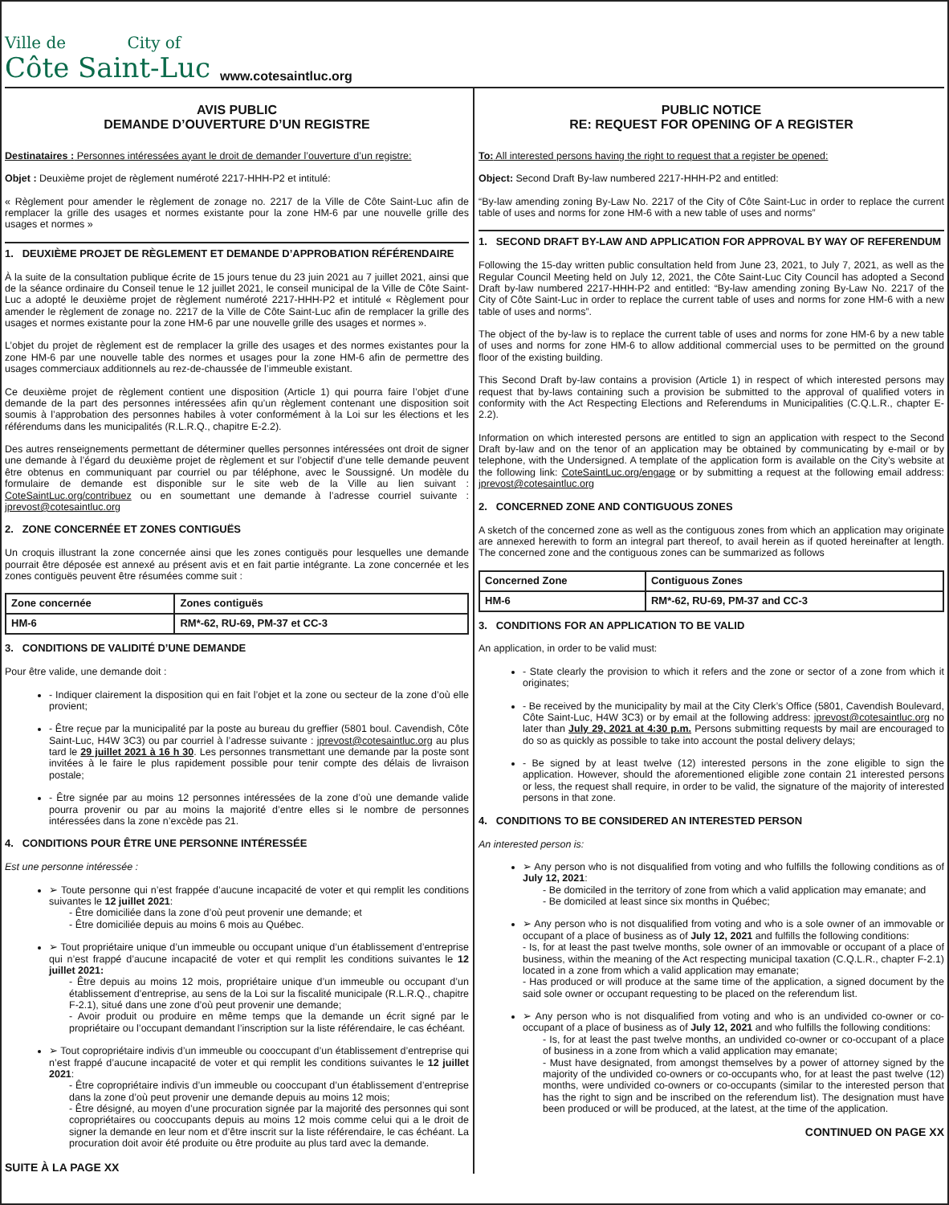Ville de City of
Côte Saint-Luc
www.cotesaintluc.org
AVIS PUBLIC
DEMANDE D’OUVERTURE D’UN REGISTRE
Destinataires : Personnes intéressées ayant le droit de demander l’ouverture d’un registre:
Objet : Deuxième projet de règlement numéroté 2217-HHH-P2 et intitulé:
« Règlement pour amender le règlement de zonage no. 2217 de la Ville de Côte Saint-Luc afin de remplacer la grille des usages et normes existante pour la zone HM-6 par une nouvelle grille des usages et normes »
1. DEUXIÈME PROJET DE RÈGLEMENT ET DEMANDE D’APPROBATION RÉFÉRENDAIRE
À la suite de la consultation publique écrite de 15 jours tenue du 23 juin 2021 au 7 juillet 2021, ainsi que de la séance ordinaire du Conseil tenue le 12 juillet 2021, le conseil municipal de la Ville de Côte Saint-Luc a adopté le deuxième projet de règlement numéroté 2217-HHH-P2 et intitulé « Règlement pour amender le règlement de zonage no. 2217 de la Ville de Côte Saint-Luc afin de remplacer la grille des usages et normes existante pour la zone HM-6 par une nouvelle grille des usages et normes ».
L’objet du projet de règlement est de remplacer la grille des usages et des normes existantes pour la zone HM-6 par une nouvelle table des normes et usages pour la zone HM-6 afin de permettre des usages commerciaux additionnels au rez-de-chaussée de l’immeuble existant.
Ce deuxième projet de règlement contient une disposition (Article 1) qui pourra faire l’objet d’une demande de la part des personnes intéressées afin qu’un règlement contenant une disposition soit soumis à l’approbation des personnes habiles à voter conformément à la Loi sur les élections et les référendums dans les municipalités (R.L.R.Q., chapitre E-2.2).
Des autres renseignements permettant de déterminer quelles personnes intéressées ont droit de signer une demande à l’égard du deuxième projet de règlement et sur l’objectif d’une telle demande peuvent être obtenus en communiquant par courriel ou par téléphone, avec le Soussigné. Un modèle du formulaire de demande est disponible sur le site web de la Ville au lien suivant : CoteSaintLuc.org/contribuez ou en soumettant une demande à l’adresse courriel suivante : jprevost@cotesaintluc.org
2. ZONE CONCERNÉE ET ZONES CONTIGUËS
Un croquis illustrant la zone concernée ainsi que les zones contiguës pour lesquelles une demande pourrait être déposée est annexé au présent avis et en fait partie intégrante. La zone concernée et les zones contiguës peuvent être résumées comme suit :
| Zone concernée | Zones contiguës |
| --- | --- |
| HM-6 | RM*-62, RU-69, PM-37 et CC-3 |
3. CONDITIONS DE VALIDITÉ D’UNE DEMANDE
Pour être valide, une demande doit :
- Indiquer clairement la disposition qui en fait l’objet et la zone ou secteur de la zone d’où elle provient;
- Être reçue par la municipalité par la poste au bureau du greffier (5801 boul. Cavendish, Côte Saint-Luc, H4W 3C3) ou par courriel à l’adresse suivante : jprevost@cotesaintluc.org au plus tard le 29 juillet 2021 à 16 h 30. Les personnes transmettant une demande par la poste sont invitées à le faire le plus rapidement possible pour tenir compte des délais de livraison postale;
- Être signée par au moins 12 personnes intéressées de la zone d’où une demande valide pourra provenir ou par au moins la majorité d’entre elles si le nombre de personnes intéressées dans la zone n’excède pas 21.
4. CONDITIONS POUR ÊTRE UNE PERSONNE INTÉRESSÉE
Est une personne intéressée :
➢ Toute personne qui n’est frappée d’aucune incapacité de voter et qui remplit les conditions suivantes le 12 juillet 2021:
- Être domiciliée dans la zone d’où peut provenir une demande; et
- Être domiciliée depuis au moins 6 mois au Québec.
➢ Tout propriétaire unique d’un immeuble ou occupant unique d’un établissement d’entreprise qui n’est frappé d’aucune incapacité de voter et qui remplit les conditions suivantes le 12 juillet 2021:
- Être depuis au moins 12 mois, propriétaire unique d’un immeuble ou occupant d’un établissement d’entreprise, au sens de la Loi sur la fiscalité municipale (R.L.R.Q., chapitre F-2.1), situé dans une zone d’où peut provenir une demande;
- Avoir produit ou produire en même temps que la demande un écrit signé par le propriétaire ou l’occupant demandant l’inscription sur la liste référendaire, le cas échéant.
➢ Tout copropriétaire indivis d’un immeuble ou cooccupant d’un établissement d’entreprise qui n’est frappé d’aucune incapacité de voter et qui remplit les conditions suivantes le 12 juillet 2021:
- Être copropriétaire indivis d’un immeuble ou cooccupant d’un établissement d’entreprise dans la zone d’où peut provenir une demande depuis au moins 12 mois;
- Être désigné, au moyen d’une procuration signée par la majorité des personnes qui sont copropriétaires ou cooccupants depuis au moins 12 mois comme celui qui a le droit de signer la demande en leur nom et d’être inscrit sur la liste référendaire, le cas échéant. La procuration doit avoir été produite ou être produite au plus tard avec la demande.
SUITE À LA PAGE XX
PUBLIC NOTICE
RE: REQUEST FOR OPENING OF A REGISTER
To: All interested persons having the right to request that a register be opened:
Object: Second Draft By-law numbered 2217-HHH-P2 and entitled:
“By-law amending zoning By-Law No. 2217 of the City of Côte Saint-Luc in order to replace the current table of uses and norms for zone HM-6 with a new table of uses and norms”
1. SECOND DRAFT BY-LAW AND APPLICATION FOR APPROVAL BY WAY OF REFERENDUM
Following the 15-day written public consultation held from June 23, 2021, to July 7, 2021, as well as the Regular Council Meeting held on July 12, 2021, the Côte Saint-Luc City Council has adopted a Second Draft by-law numbered 2217-HHH-P2 and entitled: “By-law amending zoning By-Law No. 2217 of the City of Côte Saint-Luc in order to replace the current table of uses and norms for zone HM-6 with a new table of uses and norms”.
The object of the by-law is to replace the current table of uses and norms for zone HM-6 by a new table of uses and norms for zone HM-6 to allow additional commercial uses to be permitted on the ground floor of the existing building.
This Second Draft by-law contains a provision (Article 1) in respect of which interested persons may request that by-laws containing such a provision be submitted to the approval of qualified voters in conformity with the Act Respecting Elections and Referendums in Municipalities (C.Q.L.R., chapter E-2.2).
Information on which interested persons are entitled to sign an application with respect to the Second Draft by-law and on the tenor of an application may be obtained by communicating by e-mail or by telephone, with the Undersigned. A template of the application form is available on the City’s website at the following link: CoteSaintLuc.org/engage or by submitting a request at the following email address: jprevost@cotesaintluc.org
2. CONCERNED ZONE AND CONTIGUOUS ZONES
A sketch of the concerned zone as well as the contiguous zones from which an application may originate are annexed herewith to form an integral part thereof, to avail herein as if quoted hereinafter at length. The concerned zone and the contiguous zones can be summarized as follows
| Concerned Zone | Contiguous Zones |
| --- | --- |
| HM-6 | RM*-62, RU-69, PM-37 and CC-3 |
3. CONDITIONS FOR AN APPLICATION TO BE VALID
An application, in order to be valid must:
- State clearly the provision to which it refers and the zone or sector of a zone from which it originates;
- Be received by the municipality by mail at the City Clerk’s Office (5801, Cavendish Boulevard, Côte Saint-Luc, H4W 3C3) or by email at the following address: jprevost@cotesaintluc.org no later than July 29, 2021 at 4:30 p.m. Persons submitting requests by mail are encouraged to do so as quickly as possible to take into account the postal delivery delays;
- Be signed by at least twelve (12) interested persons in the zone eligible to sign the application. However, should the aforementioned eligible zone contain 21 interested persons or less, the request shall require, in order to be valid, the signature of the majority of interested persons in that zone.
4. CONDITIONS TO BE CONSIDERED AN INTERESTED PERSON
An interested person is:
➢ Any person who is not disqualified from voting and who fulfills the following conditions as of July 12, 2021:
- Be domiciled in the territory of zone from which a valid application may emanate; and
- Be domiciled at least since six months in Québec;
➢ Any person who is not disqualified from voting and who is a sole owner of an immovable or occupant of a place of business as of July 12, 2021 and fulfills the following conditions:
- Is, for at least the past twelve months, sole owner of an immovable or occupant of a place of business, within the meaning of the Act respecting municipal taxation (C.Q.L.R., chapter F-2.1) located in a zone from which a valid application may emanate;
- Has produced or will produce at the same time of the application, a signed document by the said sole owner or occupant requesting to be placed on the referendum list.
➢ Any person who is not disqualified from voting and who is an undivided co-owner or co-occupant of a place of business as of July 12, 2021 and who fulfills the following conditions:
- Is, for at least the past twelve months, an undivided co-owner or co-occupant of a place of business in a zone from which a valid application may emanate;
- Must have designated, from amongst themselves by a power of attorney signed by the majority of the undivided co-owners or co-occupants who, for at least the past twelve (12) months, were undivided co-owners or co-occupants (similar to the interested person that has the right to sign and be inscribed on the referendum list). The designation must have been produced or will be produced, at the latest, at the time of the application.
CONTINUED ON PAGE XX